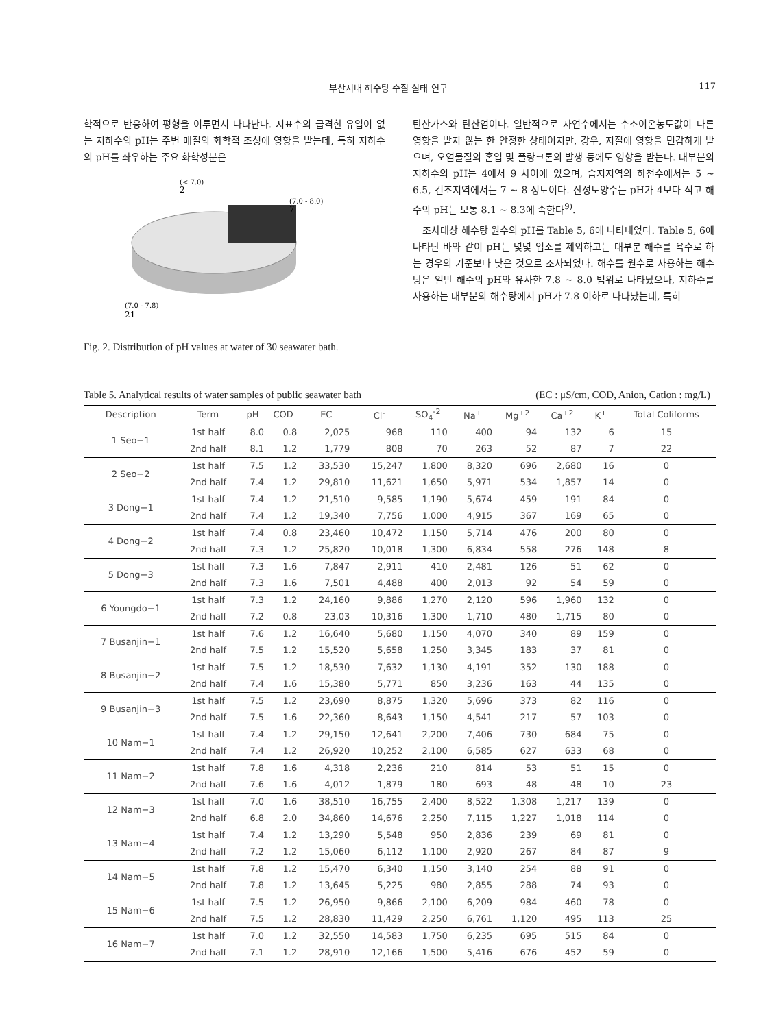부산시내 해수탕 수질 실태 연구 117
학적으로 반응하여 평형을 이루면서 나타난다. 지표수의 급격한 유입이 없는 지하수의 pH는 주변 매질의 화학적 조성에 영향을 받는데, 특히 지하수의 pH를 좌우하는 주요 화학성분은
(< 7.0)
2
(7.0 - 8.0)
7
(7.0 - 7.8)
21
Fig. 2. Distribution of pH values at water of 30 seawater bath.
탄산가스와 탄산염이다. 일반적으로 자연수에서는 수소이온농도값이 다른 영향을 받지 않는 한 안정한 상태이지만, 강우, 지질에 영향을 민감하게 받으며, 오염물질의 혼입 및 플랑크톤의 발생 등에도 영향을 받는다. 대부분의 지하수의 pH는 4에서 9 사이에 있으며, 습지지역의 하천수에서는 5 ~ 6.5, 건조지역에서는 7 ~ 8 정도이다. 산성토양수는 pH가 4보다 적고 해수의 pH는 보통 8.1 ~ 8.3에 속한다<sup>9)</sup>.
조사대상 해수탕 원수의 pH를 Table 5, 6에 나타내었다. Table 5, 6에 나타난 바와 같이 pH는 몇몇 업소를 제외하고는 대부분 해수를 욕수로 하는 경우의 기준보다 낮은 것으로 조사되었다. 해수를 원수로 사용하는 해수탕은 일반 해수의 pH와 유사한 7.8 ~ 8.0 범위로 나타났으나, 지하수를 사용하는 대부분의 해수탕에서 pH가 7.8 이하로 나타났는데, 특히
Table 5. Analytical results of water samples of public seawater bath (EC : μS/cm, COD, Anion, Cation : mg/L)
| Description | Term | pH | COD | EC | Cl<sup>-</sup> | SO<sub>4</sub><sup>-2</sup> | Na<sup>+</sup> | Mg<sup>+2</sup> | Ca<sup>+2</sup> | K<sup>+</sup> | Total Coliforms |
| --- | --- | --- | --- | --- | --- | --- | --- | --- | --- | --- | --- |
| 1 Seo−1 | 1st half | 8.0 | 0.8 | 2,025 | 968 | 110 | 400 | 94 | 132 | 6 | 15 |
| | 2nd half | 8.1 | 1.2 | 1,779 | 808 | 70 | 263 | 52 | 87 | 7 | 22 |
| 2 Seo−2 | 1st half | 7.5 | 1.2 | 33,530 | 15,247 | 1,800 | 8,320 | 696 | 2,680 | 16 | 0 |
| | 2nd half | 7.4 | 1.2 | 29,810 | 11,621 | 1,650 | 5,971 | 534 | 1,857 | 14 | 0 |
| 3 Dong−1 | 1st half | 7.4 | 1.2 | 21,510 | 9,585 | 1,190 | 5,674 | 459 | 191 | 84 | 0 |
| | 2nd half | 7.4 | 1.2 | 19,340 | 7,756 | 1,000 | 4,915 | 367 | 169 | 65 | 0 |
| 4 Dong−2 | 1st half | 7.4 | 0.8 | 23,460 | 10,472 | 1,150 | 5,714 | 476 | 200 | 80 | 0 |
| | 2nd half | 7.3 | 1.2 | 25,820 | 10,018 | 1,300 | 6,834 | 558 | 276 | 148 | 8 |
| 5 Dong−3 | 1st half | 7.3 | 1.6 | 7,847 | 2,911 | 410 | 2,481 | 126 | 51 | 62 | 0 |
| | 2nd half | 7.3 | 1.6 | 7,501 | 4,488 | 400 | 2,013 | 92 | 54 | 59 | 0 |
| 6 Youngdo−1 | 1st half | 7.3 | 1.2 | 24,160 | 9,886 | 1,270 | 2,120 | 596 | 1,960 | 132 | 0 |
| | 2nd half | 7.2 | 0.8 | 23,03 | 10,316 | 1,300 | 1,710 | 480 | 1,715 | 80 | 0 |
| 7 Busanjin−1 | 1st half | 7.6 | 1.2 | 16,640 | 5,680 | 1,150 | 4,070 | 340 | 89 | 159 | 0 |
| | 2nd half | 7.5 | 1.2 | 15,520 | 5,658 | 1,250 | 3,345 | 183 | 37 | 81 | 0 |
| 8 Busanjin−2 | 1st half | 7.5 | 1.2 | 18,530 | 7,632 | 1,130 | 4,191 | 352 | 130 | 188 | 0 |
| | 2nd half | 7.4 | 1.6 | 15,380 | 5,771 | 850 | 3,236 | 163 | 44 | 135 | 0 |
| 9 Busanjin−3 | 1st half | 7.5 | 1.2 | 23,690 | 8,875 | 1,320 | 5,696 | 373 | 82 | 116 | 0 |
| | 2nd half | 7.5 | 1.6 | 22,360 | 8,643 | 1,150 | 4,541 | 217 | 57 | 103 | 0 |
| 10 Nam−1 | 1st half | 7.4 | 1.2 | 29,150 | 12,641 | 2,200 | 7,406 | 730 | 684 | 75 | 0 |
| | 2nd half | 7.4 | 1.2 | 26,920 | 10,252 | 2,100 | 6,585 | 627 | 633 | 68 | 0 |
| 11 Nam−2 | 1st half | 7.8 | 1.6 | 4,318 | 2,236 | 210 | 814 | 53 | 51 | 15 | 0 |
| | 2nd half | 7.6 | 1.6 | 4,012 | 1,879 | 180 | 693 | 48 | 48 | 10 | 23 |
| 12 Nam−3 | 1st half | 7.0 | 1.6 | 38,510 | 16,755 | 2,400 | 8,522 | 1,308 | 1,217 | 139 | 0 |
| | 2nd half | 6.8 | 2.0 | 34,860 | 14,676 | 2,250 | 7,115 | 1,227 | 1,018 | 114 | 0 |
| 13 Nam−4 | 1st half | 7.4 | 1.2 | 13,290 | 5,548 | 950 | 2,836 | 239 | 69 | 81 | 0 |
| | 2nd half | 7.2 | 1.2 | 15,060 | 6,112 | 1,100 | 2,920 | 267 | 84 | 87 | 9 |
| 14 Nam−5 | 1st half | 7.8 | 1.2 | 15,470 | 6,340 | 1,150 | 3,140 | 254 | 88 | 91 | 0 |
| | 2nd half | 7.8 | 1.2 | 13,645 | 5,225 | 980 | 2,855 | 288 | 74 | 93 | 0 |
| 15 Nam−6 | 1st half | 7.5 | 1.2 | 26,950 | 9,866 | 2,100 | 6,209 | 984 | 460 | 78 | 0 |
| | 2nd half | 7.5 | 1.2 | 28,830 | 11,429 | 2,250 | 6,761 | 1,120 | 495 | 113 | 25 |
| 16 Nam−7 | 1st half | 7.0 | 1.2 | 32,550 | 14,583 | 1,750 | 6,235 | 695 | 515 | 84 | 0 |
| | 2nd half | 7.1 | 1.2 | 28,910 | 12,166 | 1,500 | 5,416 | 676 | 452 | 59 | 0 |